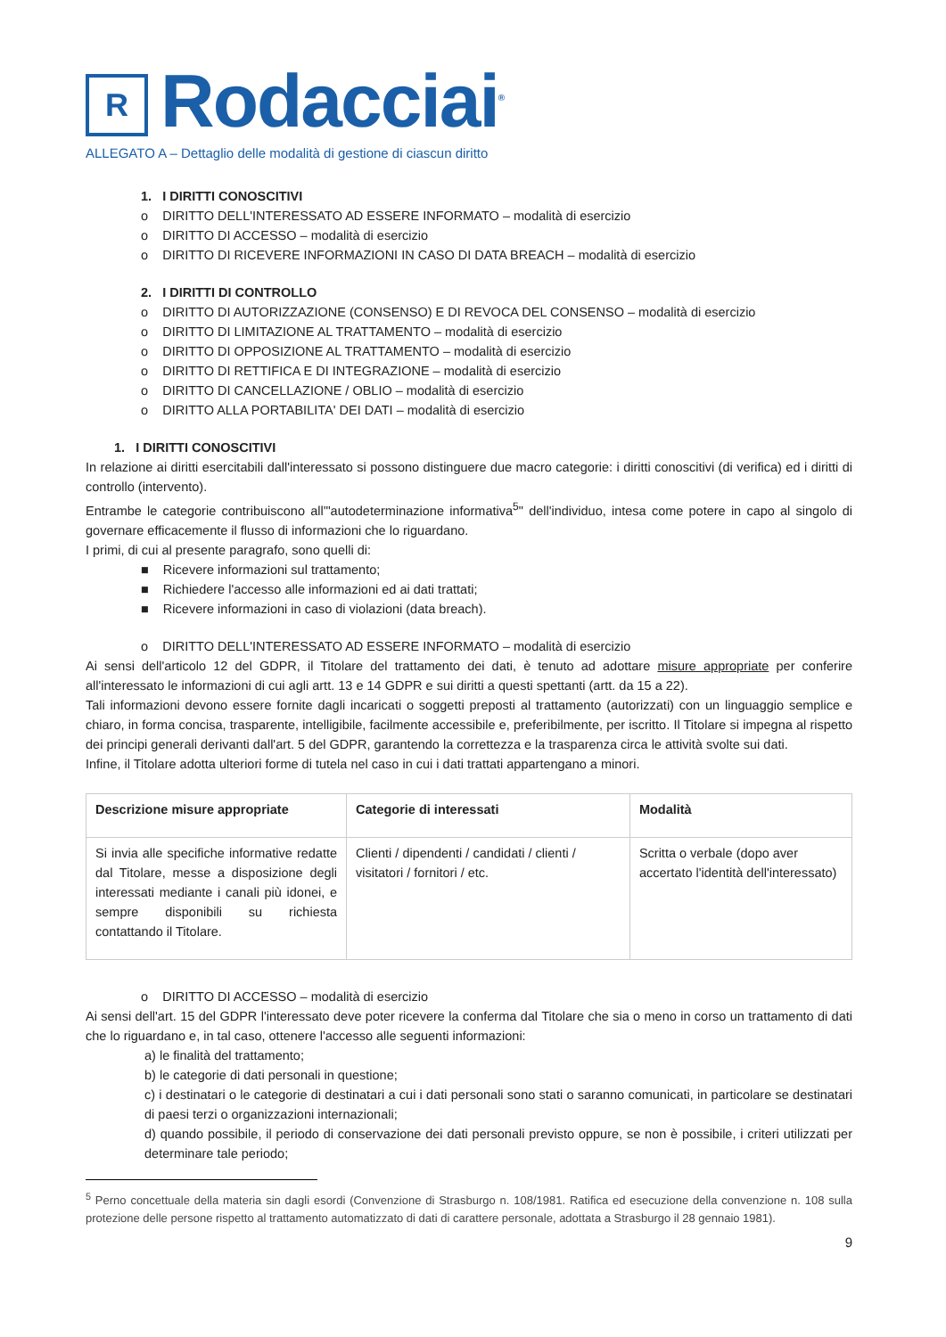R
Rodacciai<sup>®</sup>
ALLEGATO A – Dettaglio delle modalità di gestione di ciascun diritto
1. I DIRITTI CONOSCITIVI
o DIRITTO DELL'INTERESSATO AD ESSERE INFORMATO – modalità di esercizio
o DIRITTO DI ACCESSO – modalità di esercizio
o DIRITTO DI RICEVERE INFORMAZIONI IN CASO DI DATA BREACH – modalità di esercizio
2. I DIRITTI DI CONTROLLO
o DIRITTO DI AUTORIZZAZIONE (CONSENSO) E DI REVOCA DEL CONSENSO – modalità di esercizio
o DIRITTO DI LIMITAZIONE AL TRATTAMENTO – modalità di esercizio
o DIRITTO DI OPPOSIZIONE AL TRATTAMENTO – modalità di esercizio
o DIRITTO DI RETTIFICA E DI INTEGRAZIONE – modalità di esercizio
o DIRITTO DI CANCELLAZIONE / OBLIO – modalità di esercizio
o DIRITTO ALLA PORTABILITA' DEI DATI – modalità di esercizio
1. I DIRITTI CONOSCITIVI
In relazione ai diritti esercitabili dall'interessato si possono distinguere due macro categorie: i diritti conoscitivi (di verifica) ed i diritti di controllo (intervento).
Entrambe le categorie contribuiscono all'"autodeterminazione informativa<sup>5</sup>" dell'individuo, intesa come potere in capo al singolo di governare efficacemente il flusso di informazioni che lo riguardano.
I primi, di cui al presente paragrafo, sono quelli di:
■ Ricevere informazioni sul trattamento;
■ Richiedere l'accesso alle informazioni ed ai dati trattati;
■ Ricevere informazioni in caso di violazioni (data breach).
o DIRITTO DELL'INTERESSATO AD ESSERE INFORMATO – modalità di esercizio
Ai sensi dell'articolo 12 del GDPR, il Titolare del trattamento dei dati, è tenuto ad adottare misure appropriate per conferire all'interessato le informazioni di cui agli artt. 13 e 14 GDPR e sui diritti a questi spettanti (artt. da 15 a 22).
Tali informazioni devono essere fornite dagli incaricati o soggetti preposti al trattamento (autorizzati) con un linguaggio semplice e chiaro, in forma concisa, trasparente, intelligibile, facilmente accessibile e, preferibilmente, per iscritto. Il Titolare si impegna al rispetto dei principi generali derivanti dall'art. 5 del GDPR, garantendo la correttezza e la trasparenza circa le attività svolte sui dati.
Infine, il Titolare adotta ulteriori forme di tutela nel caso in cui i dati trattati appartengano a minori.
| Descrizione misure appropriate | Categorie di interessati | Modalità |
| --- | --- | --- |
| Si invia alle specifiche informative redatte dal Titolare, messe a disposizione degli interessati mediante i canali più idonei, e sempre disponibili su richiesta contattando il Titolare. | Clienti / dipendenti / candidati / clienti / visitatori / fornitori / etc. | Scritta o verbale (dopo aver accertato l'identità dell'interessato) |
o DIRITTO DI ACCESSO – modalità di esercizio
Ai sensi dell'art. 15 del GDPR l'interessato deve poter ricevere la conferma dal Titolare che sia o meno in corso un trattamento di dati che lo riguardano e, in tal caso, ottenere l'accesso alle seguenti informazioni:
a) le finalità del trattamento;
b) le categorie di dati personali in questione;
c) i destinatari o le categorie di destinatari a cui i dati personali sono stati o saranno comunicati, in particolare se destinatari di paesi terzi o organizzazioni internazionali;
d) quando possibile, il periodo di conservazione dei dati personali previsto oppure, se non è possibile, i criteri utilizzati per determinare tale periodo;
<sup>5</sup> Perno concettuale della materia sin dagli esordi (Convenzione di Strasburgo n. 108/1981. Ratifica ed esecuzione della convenzione n. 108 sulla protezione delle persone rispetto al trattamento automatizzato di dati di carattere personale, adottata a Strasburgo il 28 gennaio 1981).
9